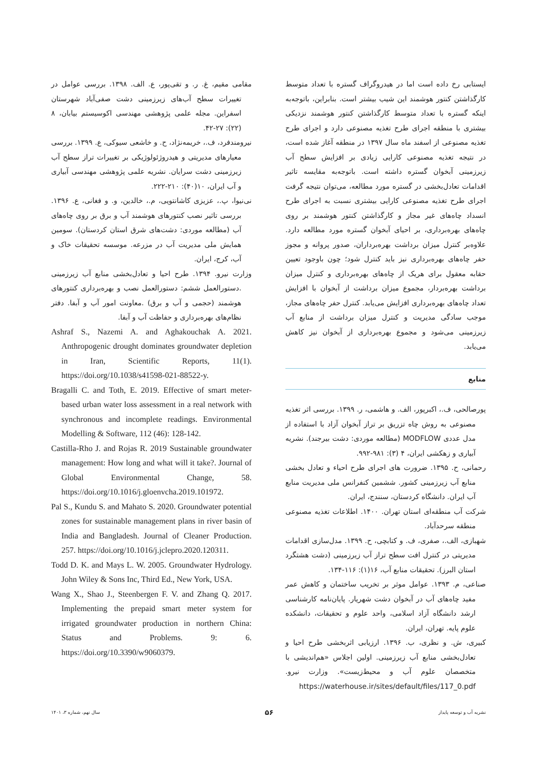ایستابی رخ داده است اما در هیدروگراف گستره با تعداد متوسط کارگذاشتن کنتور هوشمند این شیب بیشتر است. بنابراین، باتوجه‌به اینکه گستره با تعداد متوسط کارگذاشتن کنتور هوشمند نزدیکی بیشتری با منطقه اجرای طرح تغذیه مصنوعی دارد و اجرای طرح تغذیه مصنوعی از اسفند ماه سال ۱۳۹۷ در منطقه آغاز شده است، در نتیجه تغذیه مصنوعی کارایی زیادی بر افزایش سطح آب زیرزمینی آبخوان گستره داشته است. باتوجه‌به مقایسه تاثیر اقدامات تعادل‌بخشی در گستره مورد مطالعه، می‌توان نتیجه گرفت اجرای طرح تغذیه مصنوعی کارایی بیشتری نسبت به اجرای طرح انسداد چاه‌های غیر مجاز و کارگذاشتن کنتور هوشمند بر روی چاه‌های بهره‌برداری، بر احیای آبخوان گستره مورد مطالعه دارد. علاوه‌بر کنترل میزان برداشت بهره‌برداران، صدور پروانه و مجوز حفر چاه‌های بهره‌برداری نیز باید کنترل شود؛ چون باوجود تعیین حقابه معقول برای هریک از چاه‌های بهره‌برداری و کنترل میزان برداشت بهره‌بردار، مجموع میزان برداشت از آبخوان با افزایش تعداد چاه‌های بهره‌برداری افزایش می‌یابد. کنترل حفر چاه‌های مجاز، موجب سادگی مدیریت و کنترل میزان برداشت از منابع آب زیرزمینی می‌شود و مجموع بهره‌برداری از آبخوان نیز کاهش می‌یابد.
منابع
پورصالحی، ف.، اکبرپور، الف. و هاشمی، ر. ۱۳۹۹. بررسی اثر تغذیه مصنوعی به روش چاه تزریق بر تراز آبخوان آزاد با استفاده از مدل عددی MODFLOW (مطالعه موردی: دشت بیرجند). نشریه آبیاری و زهکشی ایران، ۴ (۳): ۹۸۱-۹۹۲.
رحمانی، ح. ۱۳۹۵. ضرورت های اجرای طرح احیاء و تعادل بخشی منابع آب زیرزمینی کشور. ششمین کنفرانس ملی مدیریت منابع آب ایران. دانشگاه کردستان، سنندج، ایران.
شرکت آب منطقه‌ای استان تهران. ۱۴۰۰. اطلاعات تغذیه مصنوعی منطقه سرحدآباد.
شهبازی، الف.، صفری، ف. و کتابچی، ح. ۱۳۹۹. مدل‌سازی اقدامات مدیریتی در کنترل افت سطح تراز آب زیرزمینی (دشت هشتگرد استان البرز). تحقیقات منابع آب، ۱۶(۱): ۱۱۶-۱۳۴.
صناعی، م. ۱۳۹۳. عوامل موثر بر تخریب ساختمان و کاهش عمر مفید چاه‌های آب در آبخوان دشت شهریار. پایان‌نامه کارشناسی ارشد دانشگاه آزاد اسلامی، واحد علوم و تحقیقات، دانشکده علوم پایه. تهران، ایران.
کبیری، ش. و نظری، ب. ۱۳۹۶. ارزیابی اثربخشی طرح احیا و تعادل‌بخشی منابع آب زیرزمینی. اولین اجلاس «هم‌اندیشی با متخصصان علوم آب و محیط‌زیست». وزارت نیرو. https://waterhouse.ir/sites/default/files/117_0.pdf
مقامی مقیم، غ. ر. و تقی‌پور، ع. الف. ۱۳۹۸. بررسی عوامل در تغییرات سطح آب‌های زیرزمینی دشت صفی‌آباد شهرستان اسفراین. مجله علمی پژوهشی مهندسی اکوسیستم بیابان، ۸ (۲۲): ۲۷-۴۲.
نیرومندفرد، ف.، خریمه‌نژاد، ح. و خاشعی سیوکی، ع. ۱۳۹۹. بررسی معیارهای مدیریتی و هیدروژئولوژیکی بر تغییرات تراز سطح آب زیرزمینی دشت سرایان. نشریه علمی پژوهشی مهندسی آبیاری و آب ایران، ۱۰(۴۰): ۲۱۰-۲۲۲.
نی‌نیوا، پ.، عزیزی کاشانتویی، م.، خالدین، و. و فغانی، ع. ۱۳۹۶. بررسی تاثیر نصب کنتورهای هوشمند آب و برق بر روی چاه‌های آب (مطالعه موردی: دشت‌های شرق استان کردستان). سومین همایش ملی مدیریت آب در مزرعه. موسسه تحقیقات خاک و آب، کرج، ایران.
وزارت نیرو. ۱۳۹۴. طرح احیا و تعادل‌بخشی منابع آب زیرزمینی .دستورالعمل ششم: دستورالعمل نصب و بهره‌برداری کنتورهای هوشمند (حجمی و آب و برق) .معاونت امور آب و آبفا. دفتر نظام‌های بهره‌برداری و حفاظت آب و آبفا.
Ashraf S., Nazemi A. and Aghakouchak A. 2021. Anthropogenic drought dominates groundwater depletion in Iran, Scientific Reports, 11(1). https://doi.org/10.1038/s41598-021-88522-y.
Bragalli C. and Toth, E. 2019. Effective of smart meter-based urban water loss assessment in a real network with synchronous and incomplete readings. Environmental Modelling & Software, 112 (46): 128-142.
Castilla-Rho J. and Rojas R. 2019 Sustainable groundwater management: How long and what will it take?. Journal of Global Environmental Change, 58. https://doi.org/10.1016/j.gloenvcha.2019.101972.
Pal S., Kundu S. and Mahato S. 2020. Groundwater potential zones for sustainable management plans in river basin of India and Bangladesh. Journal of Cleaner Production. 257. https://doi.org/10.1016/j.jclepro.2020.120311.
Todd D. K. and Mays L. W. 2005. Groundwater Hydrology. John Wiley & Sons Inc, Third Ed., New York, USA.
Wang X., Shao J., Steenbergen F. V. and Zhang Q. 2017. Implementing the prepaid smart meter system for irrigated groundwater production in northern China: Status and Problems. 9: 6. https://doi.org/10.3390/w9060379.
نشریه آب و توسعه پایدار ۵۶ سال نهم، شماره ۳، ۱۴۰۱